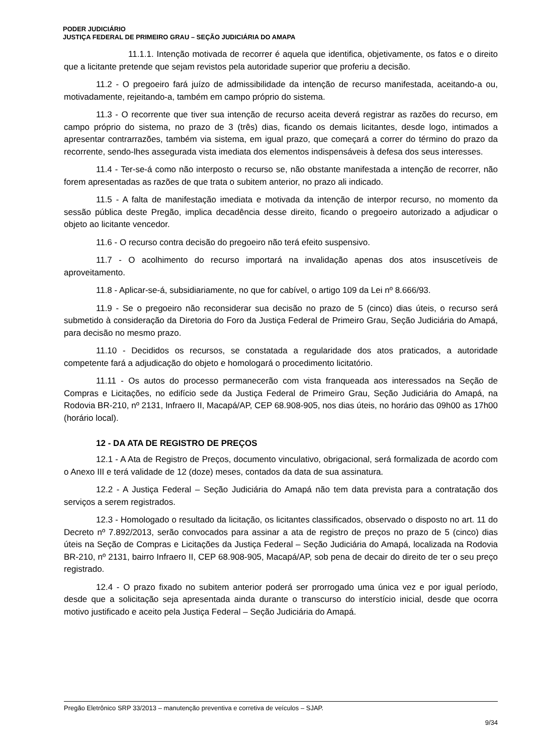PODER JUDICIÁRIO
JUSTIÇA FEDERAL DE PRIMEIRO GRAU – SEÇÃO JUDICIÁRIA DO AMAPA
11.1.1. Intenção motivada de recorrer é aquela que identifica, objetivamente, os fatos e o direito que a licitante pretende que sejam revistos pela autoridade superior que proferiu a decisão.
11.2 - O pregoeiro fará juízo de admissibilidade da intenção de recurso manifestada, aceitando-a ou, motivadamente, rejeitando-a, também em campo próprio do sistema.
11.3 - O recorrente que tiver sua intenção de recurso aceita deverá registrar as razões do recurso, em campo próprio do sistema, no prazo de 3 (três) dias, ficando os demais licitantes, desde logo, intimados a apresentar contrarrazões, também via sistema, em igual prazo, que começará a correr do término do prazo da recorrente, sendo-lhes assegurada vista imediata dos elementos indispensáveis à defesa dos seus interesses.
11.4 - Ter-se-á como não interposto o recurso se, não obstante manifestada a intenção de recorrer, não forem apresentadas as razões de que trata o subitem anterior, no prazo ali indicado.
11.5 - A falta de manifestação imediata e motivada da intenção de interpor recurso, no momento da sessão pública deste Pregão, implica decadência desse direito, ficando o pregoeiro autorizado a adjudicar o objeto ao licitante vencedor.
11.6 - O recurso contra decisão do pregoeiro não terá efeito suspensivo.
11.7 - O acolhimento do recurso importará na invalidação apenas dos atos insuscetíveis de aproveitamento.
11.8 - Aplicar-se-á, subsidiariamente, no que for cabível, o artigo 109 da Lei nº 8.666/93.
11.9 - Se o pregoeiro não reconsiderar sua decisão no prazo de 5 (cinco) dias úteis, o recurso será submetido à consideração da Diretoria do Foro da Justiça Federal de Primeiro Grau, Seção Judiciária do Amapá, para decisão no mesmo prazo.
11.10 - Decididos os recursos, se constatada a regularidade dos atos praticados, a autoridade competente fará a adjudicação do objeto e homologará o procedimento licitatório.
11.11 - Os autos do processo permanecerão com vista franqueada aos interessados na Seção de Compras e Licitações, no edifício sede da Justiça Federal de Primeiro Grau, Seção Judiciária do Amapá, na Rodovia BR-210, nº 2131, Infraero II, Macapá/AP, CEP 68.908-905, nos dias úteis, no horário das 09h00 as 17h00 (horário local).
12 - DA ATA DE REGISTRO DE PREÇOS
12.1 - A Ata de Registro de Preços, documento vinculativo, obrigacional, será formalizada de acordo com o Anexo III e terá validade de 12 (doze) meses, contados da data de sua assinatura.
12.2 - A Justiça Federal – Seção Judiciária do Amapá não tem data prevista para a contratação dos serviços a serem registrados.
12.3 - Homologado o resultado da licitação, os licitantes classificados, observado o disposto no art. 11 do Decreto nº 7.892/2013, serão convocados para assinar a ata de registro de preços no prazo de 5 (cinco) dias úteis na Seção de Compras e Licitações da Justiça Federal – Seção Judiciária do Amapá, localizada na Rodovia BR-210, nº 2131, bairro Infraero II, CEP 68.908-905, Macapá/AP, sob pena de decair do direito de ter o seu preço registrado.
12.4 - O prazo fixado no subitem anterior poderá ser prorrogado uma única vez e por igual período, desde que a solicitação seja apresentada ainda durante o transcurso do interstício inicial, desde que ocorra motivo justificado e aceito pela Justiça Federal – Seção Judiciária do Amapá.
Pregão Eletrônico SRP 33/2013 – manutenção preventiva e corretiva de veículos – SJAP.
9/34